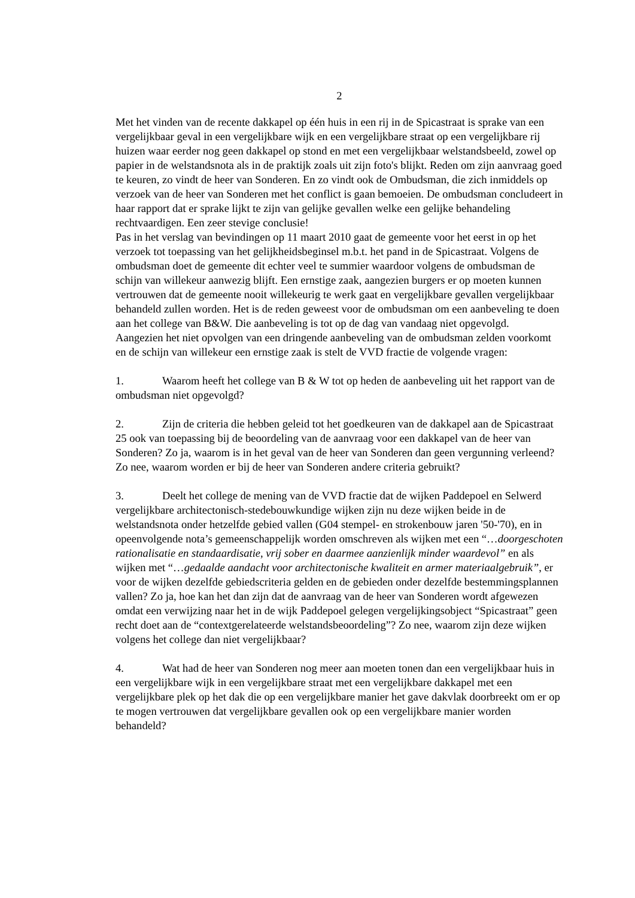2
Met het vinden van de recente dakkapel op één huis in een rij in de Spicastraat is sprake van een vergelijkbaar geval in een vergelijkbare wijk en een vergelijkbare straat op een vergelijkbare rij huizen waar eerder nog geen dakkapel op stond en met een vergelijkbaar welstandsbeeld, zowel op papier in de welstandsnota als in de praktijk zoals uit zijn foto's blijkt. Reden om zijn aanvraag goed te keuren, zo vindt de heer van Sonderen. En zo vindt ook de Ombudsman, die zich inmiddels op verzoek van de heer van Sonderen met het conflict is gaan bemoeien. De ombudsman concludeert in haar rapport dat er sprake lijkt te zijn van gelijke gevallen welke een gelijke behandeling rechtvaardigen. Een zeer stevige conclusie!
Pas in het verslag van bevindingen op 11 maart 2010 gaat de gemeente voor het eerst in op het verzoek tot toepassing van het gelijkheidsbeginsel m.b.t. het pand in de Spicastraat. Volgens de ombudsman doet de gemeente dit echter veel te summier waardoor volgens de ombudsman de schijn van willekeur aanwezig blijft. Een ernstige zaak, aangezien burgers er op moeten kunnen vertrouwen dat de gemeente nooit willekeurig te werk gaat en vergelijkbare gevallen vergelijkbaar behandeld zullen worden. Het is de reden geweest voor de ombudsman om een aanbeveling te doen aan het college van B&W. Die aanbeveling is tot op de dag van vandaag niet opgevolgd.
Aangezien het niet opvolgen van een dringende aanbeveling van de ombudsman zelden voorkomt en de schijn van willekeur een ernstige zaak is stelt de VVD fractie de volgende vragen:
1. Waarom heeft het college van B & W tot op heden de aanbeveling uit het rapport van de ombudsman niet opgevolgd?
2. Zijn de criteria die hebben geleid tot het goedkeuren van de dakkapel aan de Spicastraat 25 ook van toepassing bij de beoordeling van de aanvraag voor een dakkapel van de heer van Sonderen? Zo ja, waarom is in het geval van de heer van Sonderen dan geen vergunning verleend? Zo nee, waarom worden er bij de heer van Sonderen andere criteria gebruikt?
3. Deelt het college de mening van de VVD fractie dat de wijken Paddepoel en Selwerd vergelijkbare architectonisch-stedebouwkundige wijken zijn nu deze wijken beide in de welstandsnota onder hetzelfde gebied vallen (G04 stempel- en strokenbouw jaren '50-'70), en in opeenvolgende nota’s gemeenschappelijk worden omschreven als wijken met een “…doorgeschoten rationalisatie en standaardisatie, vrij sober en daarmee aanzienlijk minder waardevol” en als wijken met “…gedaalde aandacht voor architectonische kwaliteit en armer materiaalgebruik”, er voor de wijken dezelfde gebiedscriteria gelden en de gebieden onder dezelfde bestemmingsplannen vallen? Zo ja, hoe kan het dan zijn dat de aanvraag van de heer van Sonderen wordt afgewezen omdat een verwijzing naar het in de wijk Paddepoel gelegen vergelijkingsobject “Spicastraat” geen recht doet aan de “contextgerelateerde welstandsbeoordeling”? Zo nee, waarom zijn deze wijken volgens het college dan niet vergelijkbaar?
4. Wat had de heer van Sonderen nog meer aan moeten tonen dan een vergelijkbaar huis in een vergelijkbare wijk in een vergelijkbare straat met een vergelijkbare dakkapel met een vergelijkbare plek op het dak die op een vergelijkbare manier het gave dakvlak doorbreekt om er op te mogen vertrouwen dat vergelijkbare gevallen ook op een vergelijkbare manier worden behandeld?